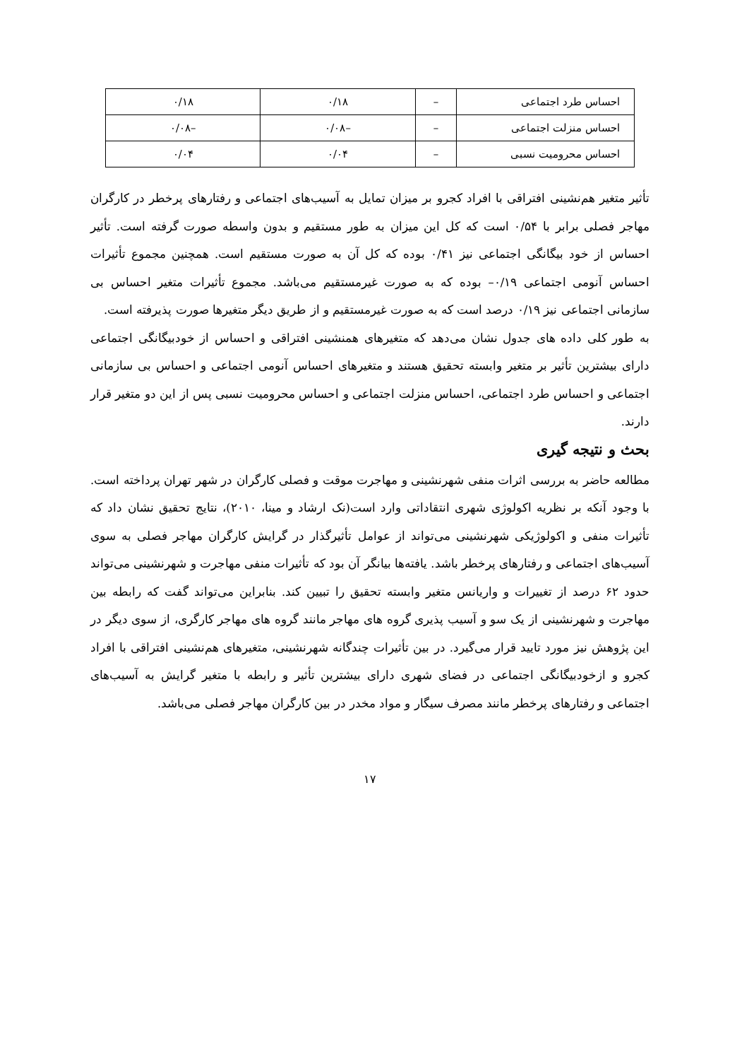| احساس طرد اجتماعی | – | ۰/۱۸ | ۰/۱۸ |
| احساس منزلت اجتماعی | – | –۰/۰۸ | –۰/۰۸ |
| احساس محرومیت نسبی | – | ۰/۰۴ | ۰/۰۴ |
تأثیر متغیر هم‌نشینی افتراقی با افراد کجرو بر میزان تمایل به آسیب‌های اجتماعی و رفتارهای پرخطر در کارگران مهاجر فصلی برابر با ۰/۵۴ است که کل این میزان به طور مستقیم و بدون واسطه صورت گرفته است. تأثیر احساس از خود بیگانگی اجتماعی نیز ۰/۴۱ بوده که کل آن به صورت مستقیم است. همچنین مجموع تأثیرات احساس آنومی اجتماعی ۰/۱۹– بوده که به صورت غیرمستقیم می‌باشد. مجموع تأثیرات متغیر احساس بی سازمانی اجتماعی نیز ۰/۱۹ درصد است که به صورت غیرمستقیم و از طریق دیگر متغیرها صورت پذیرفته است.
به طور کلی داده های جدول نشان می‌دهد که متغیرهای همنشینی افتراقی و احساس از خودبیگانگی اجتماعی دارای بیشترین تأثیر بر متغیر وابسته تحقیق هستند و متغیرهای احساس آنومی اجتماعی و احساس بی سازمانی اجتماعی و احساس طرد اجتماعی، احساس منزلت اجتماعی و احساس محرومیت نسبی پس از این دو متغیر قرار دارند.
بحث و نتیجه گیری
مطالعه حاضر به بررسی اثرات منفی شهرنشینی و مهاجرت موقت و فصلی کارگران در شهر تهران پرداخته است. با وجود آنکه بر نظریه اکولوژی شهری انتقاداتی وارد است(نک ارشاد و مینا، ۲۰۱۰)، نتایج تحقیق نشان داد که تأثیرات منفی و اکولوژیکی شهرنشینی می‌تواند از عوامل تأثیرگذار در گرایش کارگران مهاجر فصلی به سوی آسیب‌های اجتماعی و رفتارهای پرخطر باشد. یافته‌ها بیانگر آن بود که تأثیرات منفی مهاجرت و شهرنشینی می‌تواند حدود ۶۲ درصد از تغییرات و واریانس متغیر وابسته تحقیق را تبیین کند. بنابراین می‌تواند گفت که رابطه بین مهاجرت و شهرنشینی از یک سو و آسیب پذیری گروه های مهاجر مانند گروه های مهاجر کارگری، از سوی دیگر در این پژوهش نیز مورد تایید قرار می‌گیرد. در بین تأثیرات چندگانه شهرنشینی، متغیرهای هم‌نشینی افتراقی با افراد کجرو و ازخودبیگانگی اجتماعی در فضای شهری دارای بیشترین تأثیر و رابطه با متغیر گرایش به آسیب‌های اجتماعی و رفتارهای پرخطر مانند مصرف سیگار و مواد مخدر در بین کارگران مهاجر فصلی می‌باشد.
۱۷